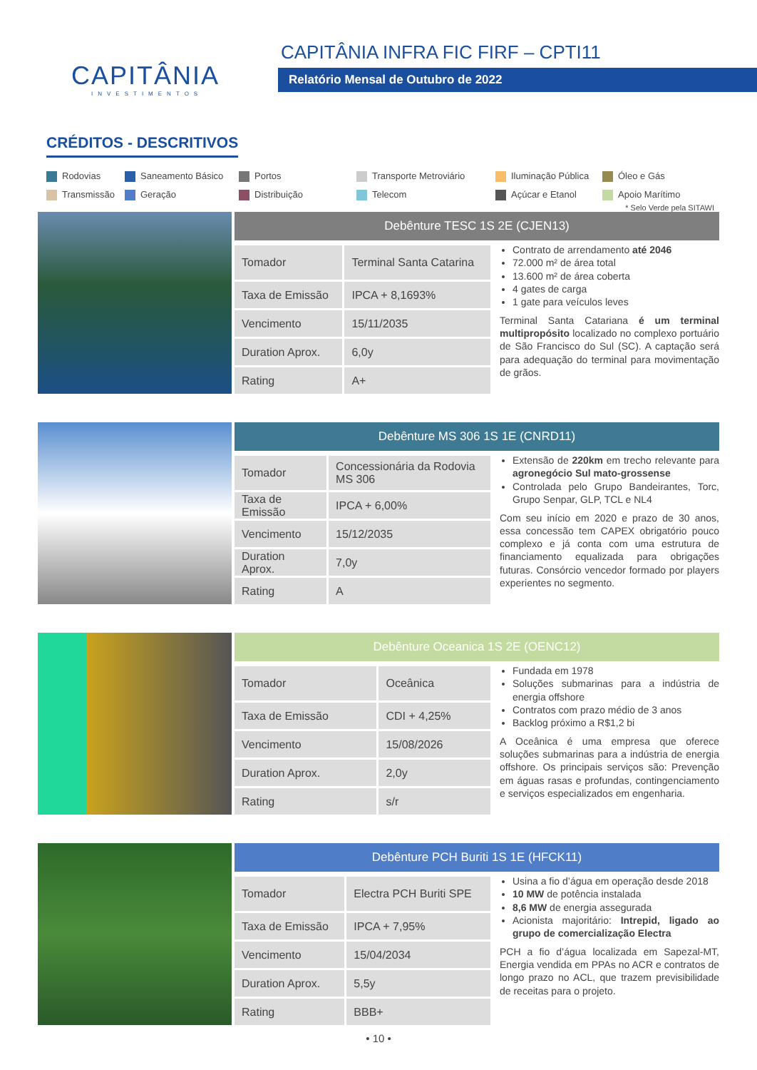CAPITÂNIA
INVESTIMENTOS
CAPITÂNIA INFRA FIC FIRF – CPTI11
Relatório Mensal de Outubro de 2022
CRÉDITOS - DESCRITIVOS
Rodovias
Saneamento Básico
Portos
Transporte Metroviário
Iluminação Pública
Óleo e Gás
Transmissão
Geração
Distribuição
Telecom
Açúcar e Etanol
Apoio Marítimo
* Selo Verde pela SITAWI
Debênture TESC 1S 2E (CJEN13)
| Tomador | Terminal Santa Catarina |
| Taxa de Emissão | IPCA + 8,1693% |
| Vencimento | 15/11/2035 |
| Duration Aprox. | 6,0y |
| Rating | A+ |
Contrato de arrendamento até 2046
72.000 m² de área total
13.600 m² de área coberta
4 gates de carga
1 gate para veículos leves
Terminal Santa Catariana é um terminal multipropósito localizado no complexo portuário de São Francisco do Sul (SC). A captação será para adequação do terminal para movimentação de grãos.
Debênture MS 306 1S 1E (CNRD11)
| Tomador | Concessionária da Rodovia MS 306 |
| Taxa de Emissão | IPCA + 6,00% |
| Vencimento | 15/12/2035 |
| Duration Aprox. | 7,0y |
| Rating | A |
Extensão de 220km em trecho relevante para agronegócio Sul mato-grossense
Controlada pelo Grupo Bandeirantes, Torc, Grupo Senpar, GLP, TCL e NL4
Com seu início em 2020 e prazo de 30 anos, essa concessão tem CAPEX obrigatório pouco complexo e já conta com uma estrutura de financiamento equalizada para obrigações futuras. Consórcio vencedor formado por players experientes no segmento.
Debênture Oceanica 1S 2E (OENC12)
| Tomador | Oceânica |
| Taxa de Emissão | CDI + 4,25% |
| Vencimento | 15/08/2026 |
| Duration Aprox. | 2,0y |
| Rating | s/r |
Fundada em 1978
Soluções submarinas para a indústria de energia offshore
Contratos com prazo médio de 3 anos
Backlog próximo a R$1,2 bi
A Oceânica é uma empresa que oferece soluções submarinas para a indústria de energia offshore. Os principais serviços são: Prevenção em águas rasas e profundas, contingenciamento e serviços especializados em engenharia.
Debênture PCH Buriti 1S 1E (HFCK11)
| Tomador | Electra PCH Buriti SPE |
| Taxa de Emissão | IPCA + 7,95% |
| Vencimento | 15/04/2034 |
| Duration Aprox. | 5,5y |
| Rating | BBB+ |
Usina a fio d’água em operação desde 2018
10 MW de potência instalada
8,6 MW de energia assegurada
Acionista majoritário: Intrepid, ligado ao grupo de comercialização Electra
PCH a fio d’água localizada em Sapezal-MT, Energia vendida em PPAs no ACR e contratos de longo prazo no ACL, que trazem previsibilidade de receitas para o projeto.
• 10 •